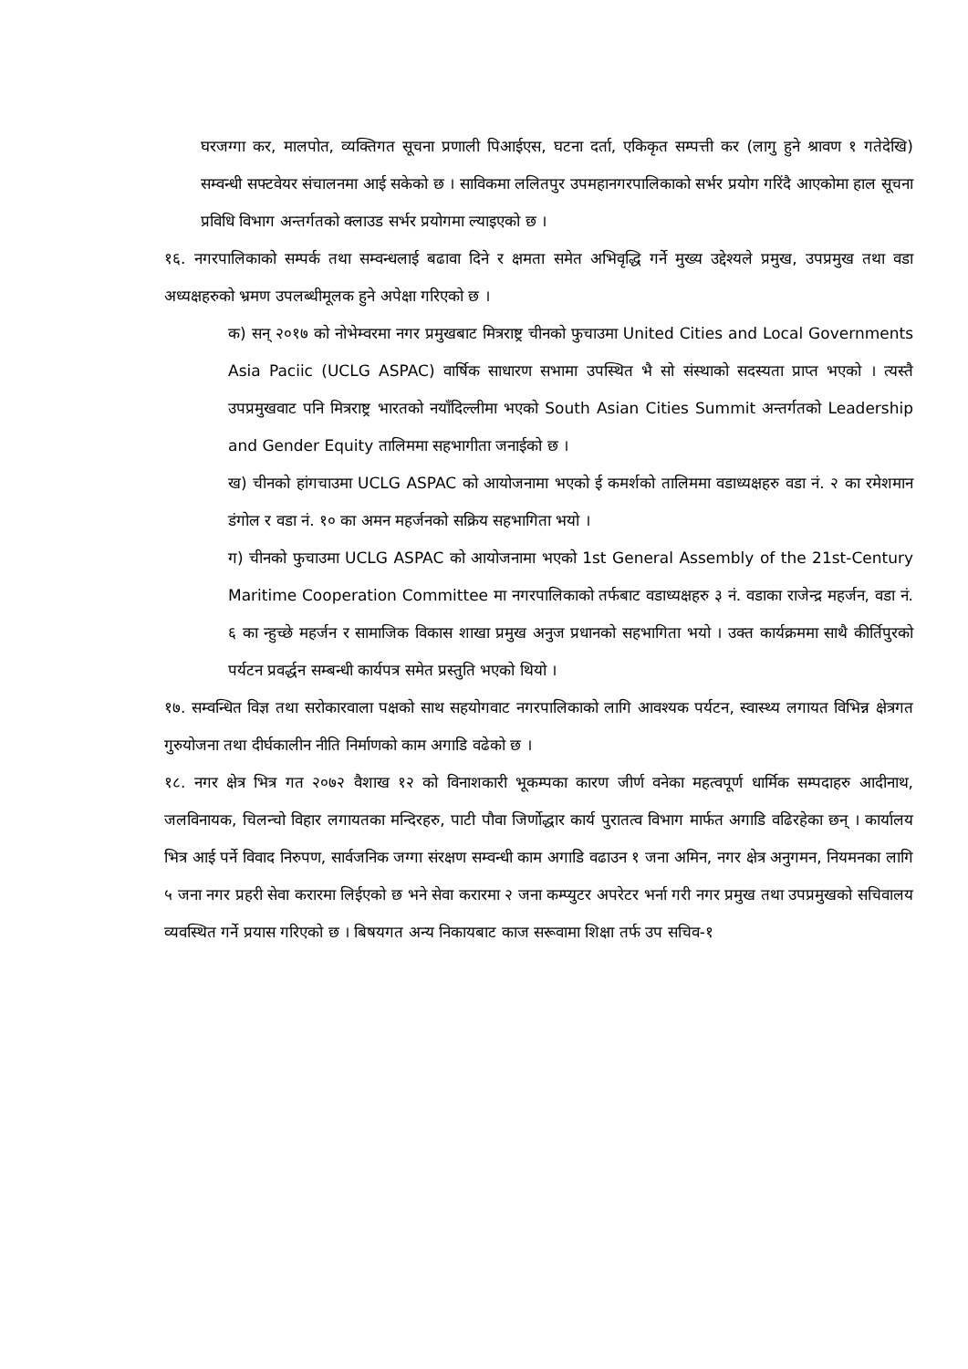घरजग्गा कर, मालपोत, व्यक्तिगत सूचना प्रणाली पिआईएस, घटना दर्ता, एकिकृत सम्पत्ती कर (लागु हुने श्रावण १ गतेदेखि) सम्वन्धी सफ्टवेयर संचालनमा आई सकेको छ । साविकमा ललितपुर उपमहानगरपालिकाको सर्भर प्रयोग गरिंदै आएकोमा हाल सूचना प्रविधि विभाग अन्तर्गतको क्लाउड सर्भर प्रयोगमा ल्याइएको छ ।
१६. नगरपालिकाको सम्पर्क तथा सम्वन्धलाई बढावा दिने र क्षमता समेत अभिवृद्धि गर्ने मुख्य उद्देश्यले प्रमुख, उपप्रमुख तथा वडा अध्यक्षहरुको भ्रमण उपलब्धीमूलक हुने अपेक्षा गरिएको छ ।
क) सन् २०१७ को नोभेम्वरमा नगर प्रमुखबाट मित्रराष्ट्र चीनको फुचाउमा United Cities and Local Governments Asia Paciic (UCLG ASPAC) वार्षिक साधारण सभामा उपस्थित भै सो संस्थाको सदस्यता प्राप्त भएको । त्यस्तै उपप्रमुखवाट पनि मित्रराष्ट्र भारतको नयाँदिल्लीमा भएको South Asian Cities Summit अन्तर्गतको Leadership and Gender Equity तालिममा सहभागीता जनाईको छ ।
ख) चीनको हांगचाउमा UCLG ASPAC को आयोजनामा भएको ई कमर्शको तालिममा वडाध्यक्षहरु वडा नं. २ का रमेशमान डंगोल र वडा नं. १० का अमन महर्जनको सक्रिय सहभागिता भयो ।
ग) चीनको फुचाउमा UCLG ASPAC को आयोजनामा भएको 1st General Assembly of the 21st-Century Maritime Cooperation Committee मा नगरपालिकाको तर्फबाट वडाध्यक्षहरु ३ नं. वडाका राजेन्द्र महर्जन, वडा नं. ६ का न्हुच्छे महर्जन र सामाजिक विकास शाखा प्रमुख अनुज प्रधानको सहभागिता भयो । उक्त कार्यक्रममा साथै कीर्तिपुरको पर्यटन प्रवर्द्धन सम्बन्धी कार्यपत्र समेत प्रस्तुति भएको थियो ।
१७. सम्वन्धित विज्ञ तथा सरोकारवाला पक्षको साथ सहयोगवाट नगरपालिकाको लागि आवश्यक पर्यटन, स्वास्थ्य लगायत विभिन्न क्षेत्रगत गुरुयोजना तथा दीर्घकालीन नीति निर्माणको काम अगाडि वढेको छ ।
१८. नगर क्षेत्र भित्र गत २०७२ वैशाख १२ को विनाशकारी भूकम्पका कारण जीर्ण वनेका महत्वपूर्ण धार्मिक सम्पदाहरु आदीनाथ, जलविनायक, चिलन्चो विहार लगायतका मन्दिरहरु, पाटी पौवा जिर्णोद्धार कार्य पुरातत्व विभाग मार्फत अगाडि वढिरहेका छन् । कार्यालय भित्र आई पर्ने विवाद निरुपण, सार्वजनिक जग्गा संरक्षण सम्वन्धी काम अगाडि वढाउन १ जना अमिन, नगर क्षेत्र अनुगमन, नियमनका लागि ५ जना नगर प्रहरी सेवा करारमा लिईएको छ भने सेवा करारमा २ जना कम्प्युटर अपरेटर भर्ना गरी नगर प्रमुख तथा उपप्रमुखको सचिवालय व्यवस्थित गर्ने प्रयास गरिएको छ । बिषयगत अन्य निकायबाट काज सरूवामा शिक्षा तर्फ उप सचिव-१